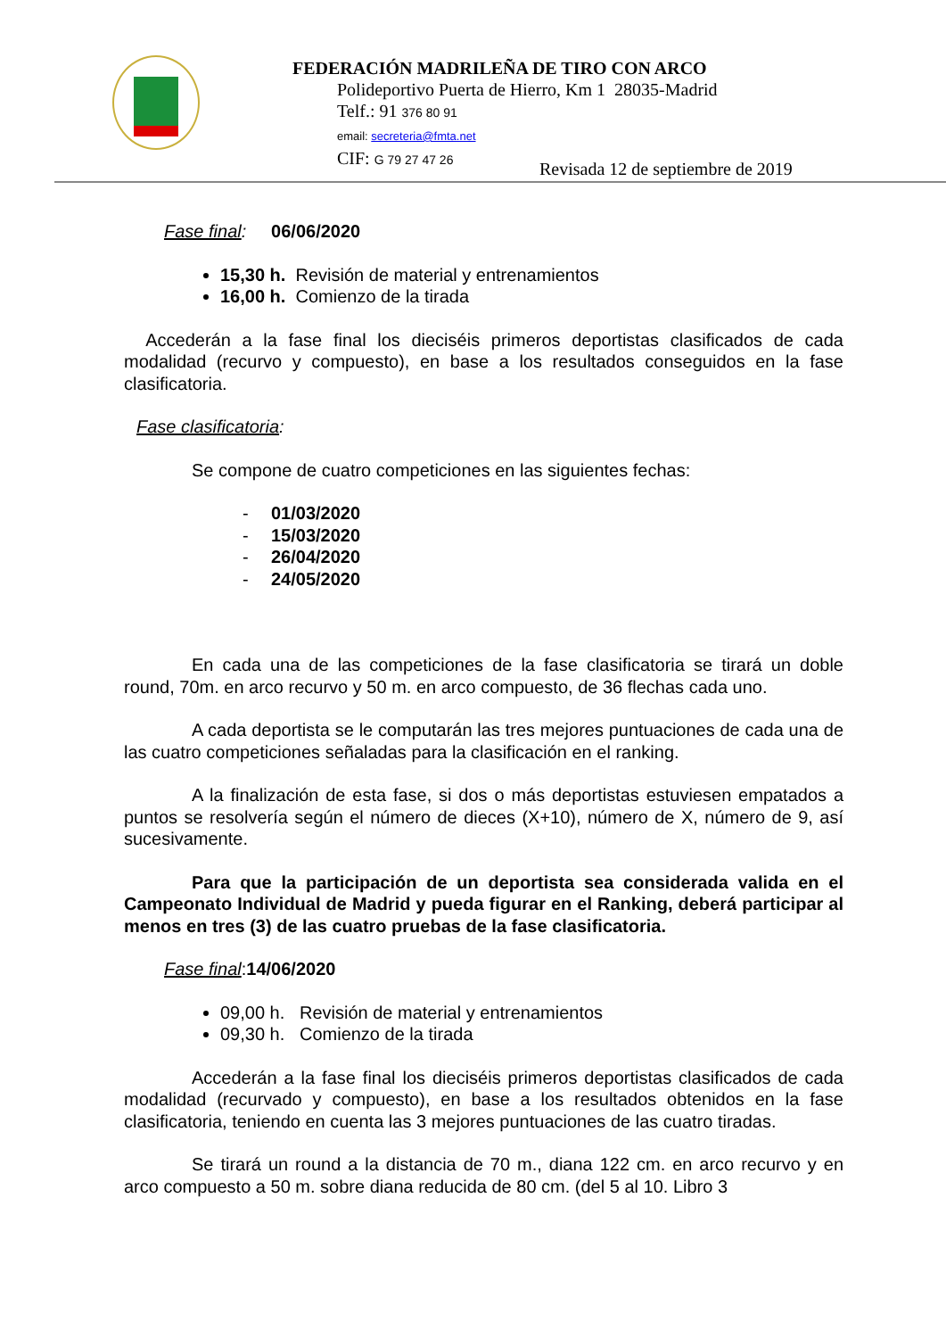FEDERACIÓN MADRILEÑA DE TIRO CON ARCO
Polideportivo Puerta de Hierro, Km 1 28035-Madrid
Telf.: 91 376 80 91
email: secreteria@fmta.net
CIF: G 79 27 47 26
Revisada 12 de septiembre de 2019
Fase final: 06/06/2020
15,30 h. Revisión de material y entrenamientos
16,00 h. Comienzo de la tirada
Accederán a la fase final los dieciséis primeros deportistas clasificados de cada modalidad (recurvo y compuesto), en base a los resultados conseguidos en la fase clasificatoria.
Fase clasificatoria:
Se compone de cuatro competiciones en las siguientes fechas:
- 01/03/2020
- 15/03/2020
- 26/04/2020
- 24/05/2020
En cada una de las competiciones de la fase clasificatoria se tirará un doble round, 70m. en arco recurvo y 50 m. en arco compuesto, de 36 flechas cada uno.
A cada deportista se le computarán las tres mejores puntuaciones de cada una de las cuatro competiciones señaladas para la clasificación en el ranking.
A la finalización de esta fase, si dos o más deportistas estuviesen empatados a puntos se resolvería según el número de dieces (X+10), número de X, número de 9, así sucesivamente.
Para que la participación de un deportista sea considerada valida en el Campeonato Individual de Madrid y pueda figurar en el Ranking, deberá participar al menos en tres (3) de las cuatro pruebas de la fase clasificatoria.
Fase final:14/06/2020
09,00 h. Revisión de material y entrenamientos
09,30 h. Comienzo de la tirada
Accederán a la fase final los dieciséis primeros deportistas clasificados de cada modalidad (recurvado y compuesto), en base a los resultados obtenidos en la fase clasificatoria, teniendo en cuenta las 3 mejores puntuaciones de las cuatro tiradas.
Se tirará un round a la distancia de 70 m., diana 122 cm. en arco recurvo y en arco compuesto a 50 m. sobre diana reducida de 80 cm. (del 5 al 10. Libro 3